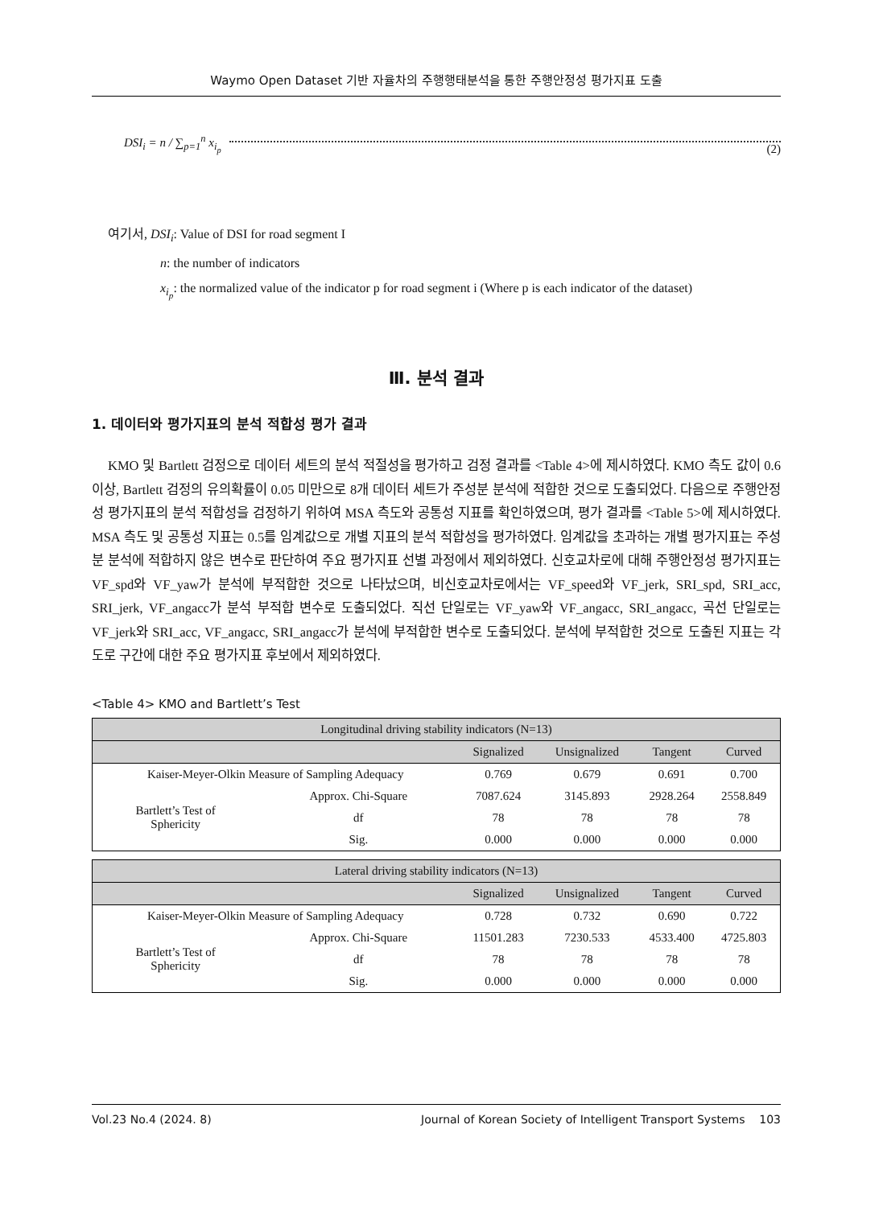Waymo Open Dataset 기반 자율차의 주행행태분석을 통한 주행안정성 평가지표 도출
DSI<sub>i</sub> = n / ∑<sub>p=1</sub><sup>n</sup> x<sub>i<sub>p</sub></sub> (2)
여기서, DSI<sub>i</sub>: Value of DSI for road segment I
n: the number of indicators
x<sub>i<sub>p</sub></sub>: the normalized value of the indicator p for road segment i (Where p is each indicator of the dataset)
Ⅲ. 분석 결과
1. 데이터와 평가지표의 분석 적합성 평가 결과
KMO 및 Bartlett 검정으로 데이터 세트의 분석 적절성을 평가하고 검정 결과를 <Table 4>에 제시하였다. KMO 측도 값이 0.6 이상, Bartlett 검정의 유의확률이 0.05 미만으로 8개 데이터 세트가 주성분 분석에 적합한 것으로 도출되었다. 다음으로 주행안정성 평가지표의 분석 적합성을 검정하기 위하여 MSA 측도와 공통성 지표를 확인하였으며, 평가 결과를 <Table 5>에 제시하였다. MSA 측도 및 공통성 지표는 0.5를 임계값으로 개별 지표의 분석 적합성을 평가하였다. 임계값을 초과하는 개별 평가지표는 주성분 분석에 적합하지 않은 변수로 판단하여 주요 평가지표 선별 과정에서 제외하였다. 신호교차로에 대해 주행안정성 평가지표는 VF_spd와 VF_yaw가 분석에 부적합한 것으로 나타났으며, 비신호교차로에서는 VF_speed와 VF_jerk, SRI_spd, SRI_acc, SRI_jerk, VF_angacc가 분석 부적합 변수로 도출되었다. 직선 단일로는 VF_yaw와 VF_angacc, SRI_angacc, 곡선 단일로는 VF_jerk와 SRI_acc, VF_angacc, SRI_angacc가 분석에 부적합한 변수로 도출되었다. 분석에 부적합한 것으로 도출된 지표는 각 도로 구간에 대한 주요 평가지표 후보에서 제외하였다.
<Table 4> KMO and Bartlett’s Test
| Longitudinal driving stability indicators (N=13) | | | | | |
| --- | --- | --- | --- | --- | --- |
| | | Signalized | Unsignalized | Tangent | Curved |
| Kaiser-Meyer-Olkin Measure of Sampling Adequacy | | 0.769 | 0.679 | 0.691 | 0.700 |
| Bartlett’s Test of Sphericity | Approx. Chi-Square | 7087.624 | 3145.893 | 2928.264 | 2558.849 |
| | df | 78 | 78 | 78 | 78 |
| | Sig. | 0.000 | 0.000 | 0.000 | 0.000 |
| Lateral driving stability indicators (N=13) | | | | | |
| --- | --- | --- | --- | --- | --- |
| | | Signalized | Unsignalized | Tangent | Curved |
| Kaiser-Meyer-Olkin Measure of Sampling Adequacy | | 0.728 | 0.732 | 0.690 | 0.722 |
| Bartlett’s Test of Sphericity | Approx. Chi-Square | 11501.283 | 7230.533 | 4533.400 | 4725.803 |
| | df | 78 | 78 | 78 | 78 |
| | Sig. | 0.000 | 0.000 | 0.000 | 0.000 |
Vol.23 No.4 (2024. 8) Journal of Korean Society of Intelligent Transport Systems 103